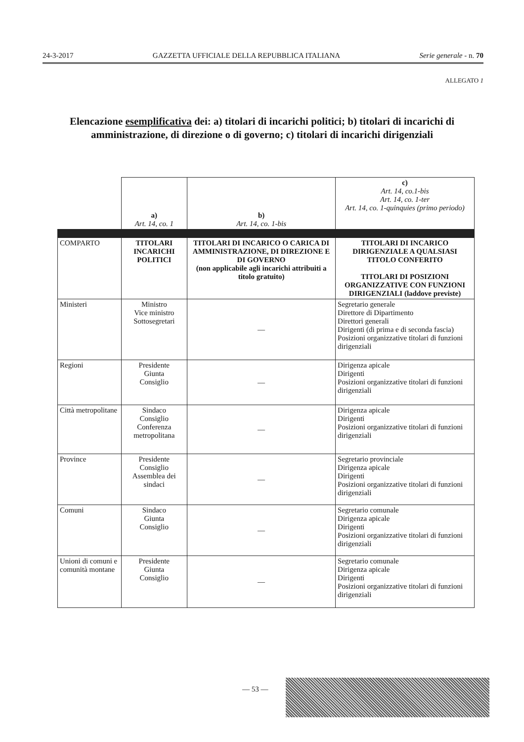24-3-2017 GAZZETTA UFFICIALE DELLA REPUBBLICA ITALIANA Serie generale - n. 70
ALLEGATO 1
Elencazione esemplificativa dei: a) titolari di incarichi politici; b) titolari di incarichi di amministrazione, di direzione o di governo; c) titolari di incarichi dirigenziali
| | a) Art. 14, co. 1 | b) Art. 14, co. 1-bis | c) Art. 14, co.1-bis Art. 14, co. 1-ter Art. 14, co. 1-quinquies (primo periodo) |
| COMPARTO | TITOLARI INCARICHI POLITICI | TITOLARI DI INCARICO O CARICA DI AMMINISTRAZIONE, DI DIREZIONE E DI GOVERNO (non applicabile agli incarichi attribuiti a titolo gratuito) | TITOLARI DI INCARICO DIRIGENZIALE A QUALSIASI TITOLO CONFERITO TITOLARI DI POSIZIONI ORGANIZZATIVE CON FUNZIONI DIRIGENZIALI (laddove previste) |
| Ministeri | Ministro Vice ministro Sottosegretari | — | Segretario generale Direttore di Dipartimento Direttori generali Dirigenti (di prima e di seconda fascia) Posizioni organizzative titolari di funzioni dirigenziali |
| Regioni | Presidente Giunta Consiglio | — | Dirigenza apicale Dirigenti Posizioni organizzative titolari di funzioni dirigenziali |
| Città metropolitane | Sindaco Consiglio Conferenza metropolitana | — | Dirigenza apicale Dirigenti Posizioni organizzative titolari di funzioni dirigenziali |
| Province | Presidente Consiglio Assemblea dei sindaci | — | Segretario provinciale Dirigenza apicale Dirigenti Posizioni organizzative titolari di funzioni dirigenziali |
| Comuni | Sindaco Giunta Consiglio | — | Segretario comunale Dirigenza apicale Dirigenti Posizioni organizzative titolari di funzioni dirigenziali |
| Unioni di comuni e comunità montane | Presidente Giunta Consiglio | — | Segretario comunale Dirigenza apicale Dirigenti Posizioni organizzative titolari di funzioni dirigenziali |
— 53 —